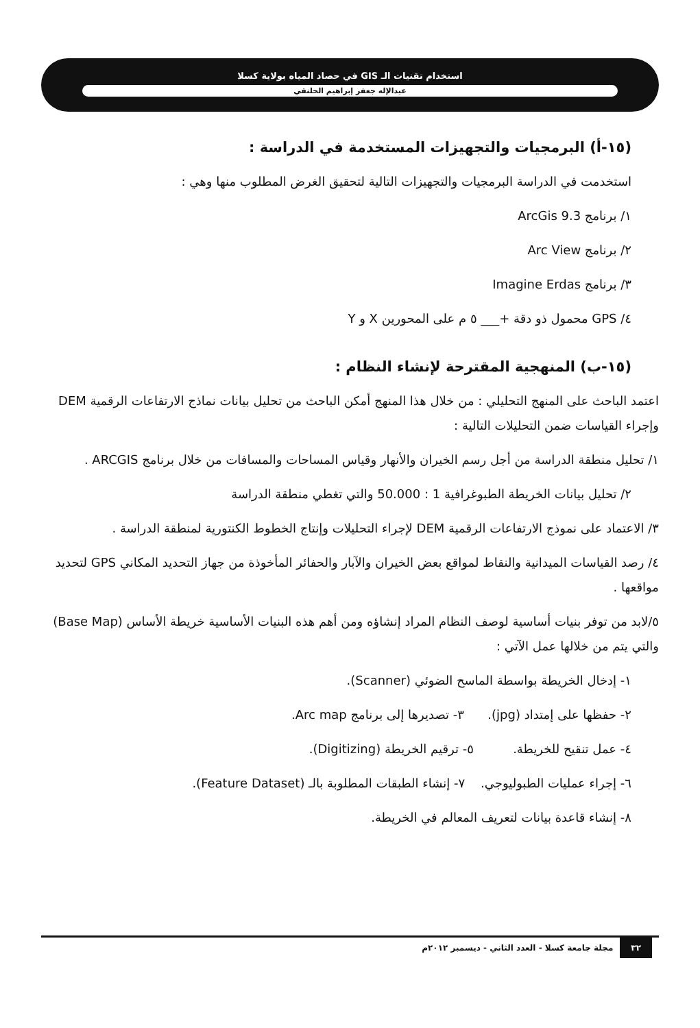استخدام تقنيات الـ GIS في حصاد المياه بولاية كسلا
عبدالإله جعفر إبراهيم الحلنقي
(١٥-أ) البرمجيات والتجهيزات المستخدمة في الدراسة :
استخدمت في الدراسة البرمجيات والتجهيزات التالية لتحقيق الغرض المطلوب منها وهي :
١/ برنامج ArcGis 9.3
٢/ برنامج Arc View
٣/ برنامج Imagine Erdas
٤/ GPS محمول ذو دقة +___ ٥ م على المحورين X و Y
(١٥-ب) المنهجية المقترحة لإنشاء النظام :
اعتمد الباحث على المنهج التحليلي : من خلال هذا المنهج أمكن الباحث من تحليل بيانات نماذج الارتفاعات الرقمية DEM وإجراء القياسات ضمن التحليلات التالية :
١/ تحليل منطقة الدراسة من أجل رسم الخيران والأنهار وقياس المساحات والمسافات من خلال برنامج ARCGIS .
٢/ تحليل بيانات الخريطة الطبوغرافية 1 : 50.000 والتي تغطي منطقة الدراسة
٣/ الاعتماد على نموذج الارتفاعات الرقمية DEM لإجراء التحليلات وإنتاج الخطوط الكنتورية لمنطقة الدراسة .
٤/ رصد القياسات الميدانية والنقاط لمواقع بعض الخيران والآبار والحفائر المأخوذة من جهاز التحديد المكاني GPS لتحديد مواقعها .
٥/لابد من توفر بنيات أساسية لوصف النظام المراد إنشاؤه ومن أهم هذه البنيات الأساسية خريطة الأساس (Base Map) والتي يتم من خلالها عمل الآتي :
١- إدخال الخريطة بواسطة الماسح الضوئي (Scanner).
٢- حفظها على إمتداد (jpg). ٣- تصديرها إلى برنامج Arc map.
٤- عمل تنقيح للخريطة. ٥- ترقيم الخريطة (Digitizing).
٦- إجراء عمليات الطبوليوجي. ٧- إنشاء الطبقات المطلوبة بالـ (Feature Dataset).
٨- إنشاء قاعدة بيانات لتعريف المعالم في الخريطة.
٣٢ مجلة جامعة كسلا - العدد الثاني - ديسمبر ٢٠١٢م